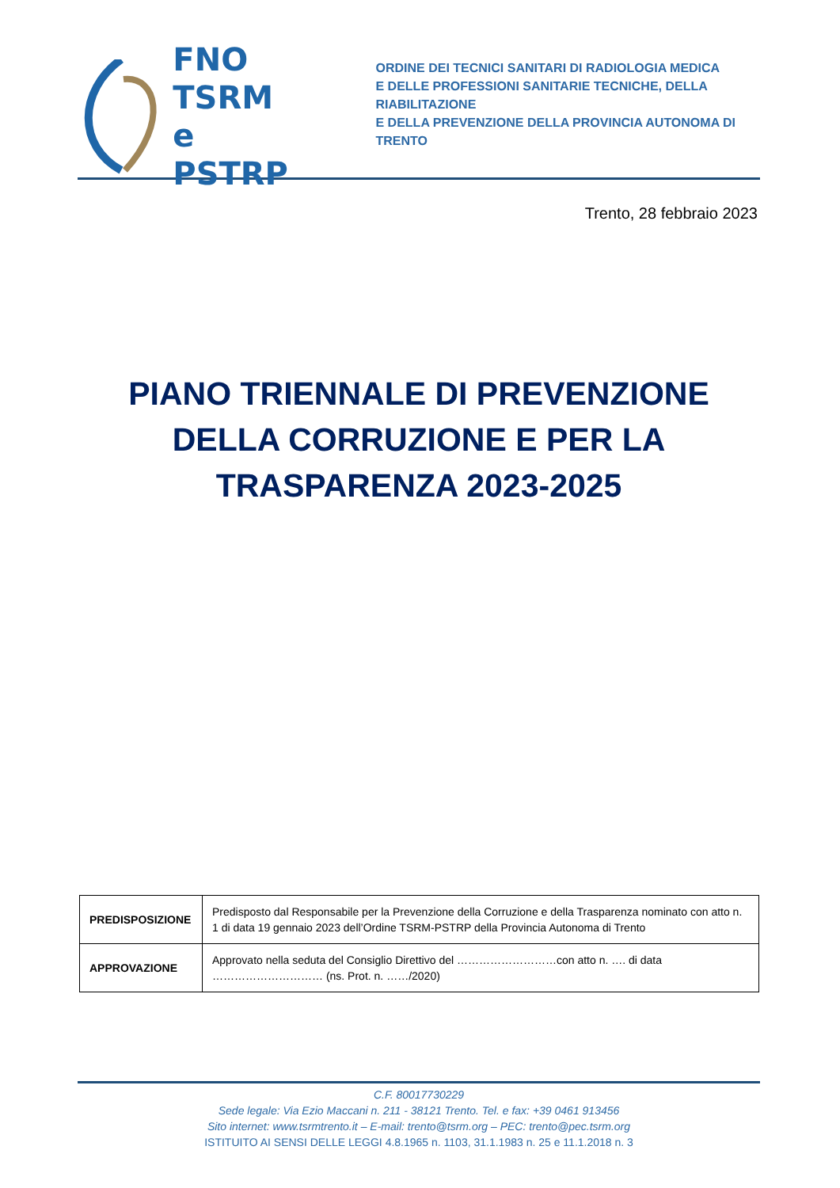FNO
TSRM e
PSTRP
ORDINE DEI TECNICI SANITARI DI RADIOLOGIA MEDICA
E DELLE PROFESSIONI SANITARIE TECNICHE, DELLA RIABILITAZIONE
E DELLA PREVENZIONE DELLA PROVINCIA AUTONOMA DI TRENTO
Trento, 28 febbraio 2023
PIANO TRIENNALE DI PREVENZIONE DELLA CORRUZIONE E PER LA
TRASPARENZA 2023-2025
| PREDISPOSIZIONE | Predisposto dal Responsabile per la Prevenzione della Corruzione e della Trasparenza nominato con atto n. 1 di data 19 gennaio 2023 dell’Ordine TSRM-PSTRP della Provincia Autonoma di Trento |
| APPROVAZIONE | Approvato nella seduta del Consiglio Direttivo del ………………………con atto n. …. di data ………………………… (ns. Prot. n. ……/2020) |
C.F. 80017730229
Sede legale: Via Ezio Maccani n. 211 - 38121 Trento. Tel. e fax: +39 0461 913456
Sito internet: www.tsrmtrento.it – E-mail: trento@tsrm.org – PEC: trento@pec.tsrm.org
ISTITUITO AI SENSI DELLE LEGGI 4.8.1965 n. 1103, 31.1.1983 n. 25 e 11.1.2018 n. 3